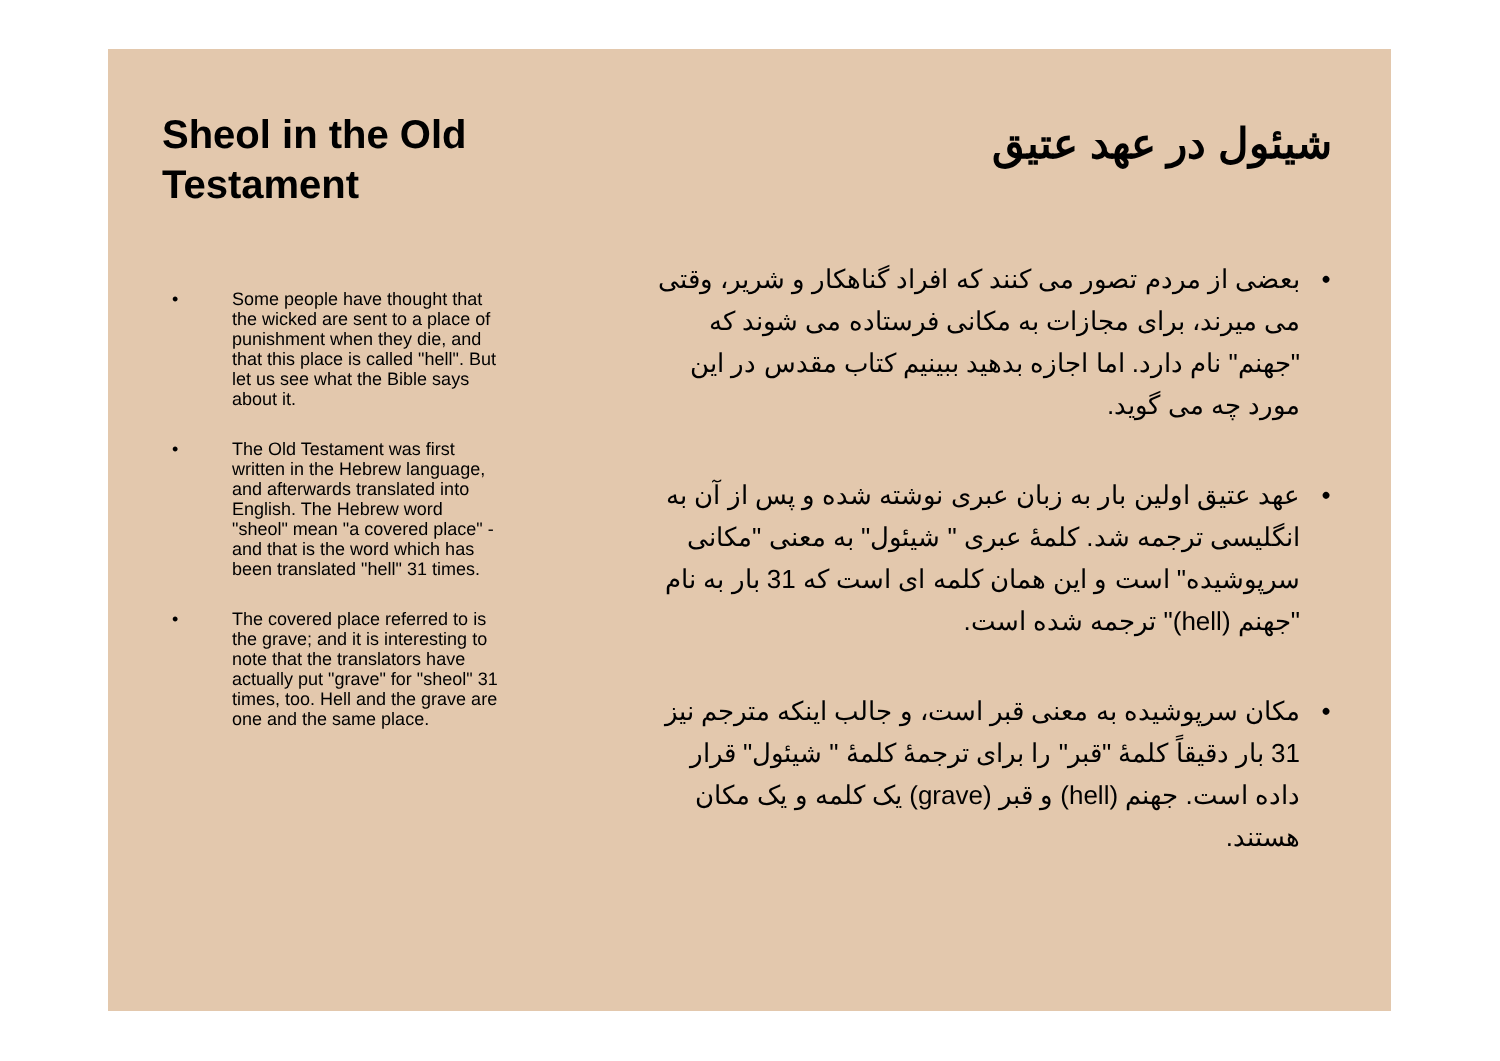Sheol in the Old Testament
• Some people have thought that the wicked are sent to a place of punishment when they die, and that this place is called "hell". But let us see what the Bible says about it.
• The Old Testament was first written in the Hebrew language, and afterwards translated into English. The Hebrew word "sheol" mean "a covered place" - and that is the word which has been translated "hell" 31 times.
• The covered place referred to is the grave; and it is interesting to note that the translators have actually put "grave" for "sheol" 31 times, too. Hell and the grave are one and the same place.
شیئول در عهد عتیق
• بعضی از مردم تصور می کنند که افراد گناهکار و شریر، وقتی می میرند، برای مجازات به مکانی فرستاده می شوند که "جهنم" نام دارد. اما اجازه بدهید ببینیم کتاب مقدس در این مورد چه می گوید.
• عهد عتیق اولین بار به زبان عبری نوشته شده و پس از آن به انگلیسی ترجمه شد. کلمهٔ عبری " شیئول" به معنی "مکانی سرپوشیده" است و این همان کلمه ای است که 31 بار به نام "جهنم (hell)" ترجمه شده است.
• مکان سرپوشیده به معنی قبر است، و جالب اینکه مترجم نیز 31 بار دقیقاً کلمهٔ "قبر" را برای ترجمهٔ کلمهٔ " شیئول" قرار داده است. جهنم (hell) و قبر (grave) یک کلمه و یک مکان هستند.